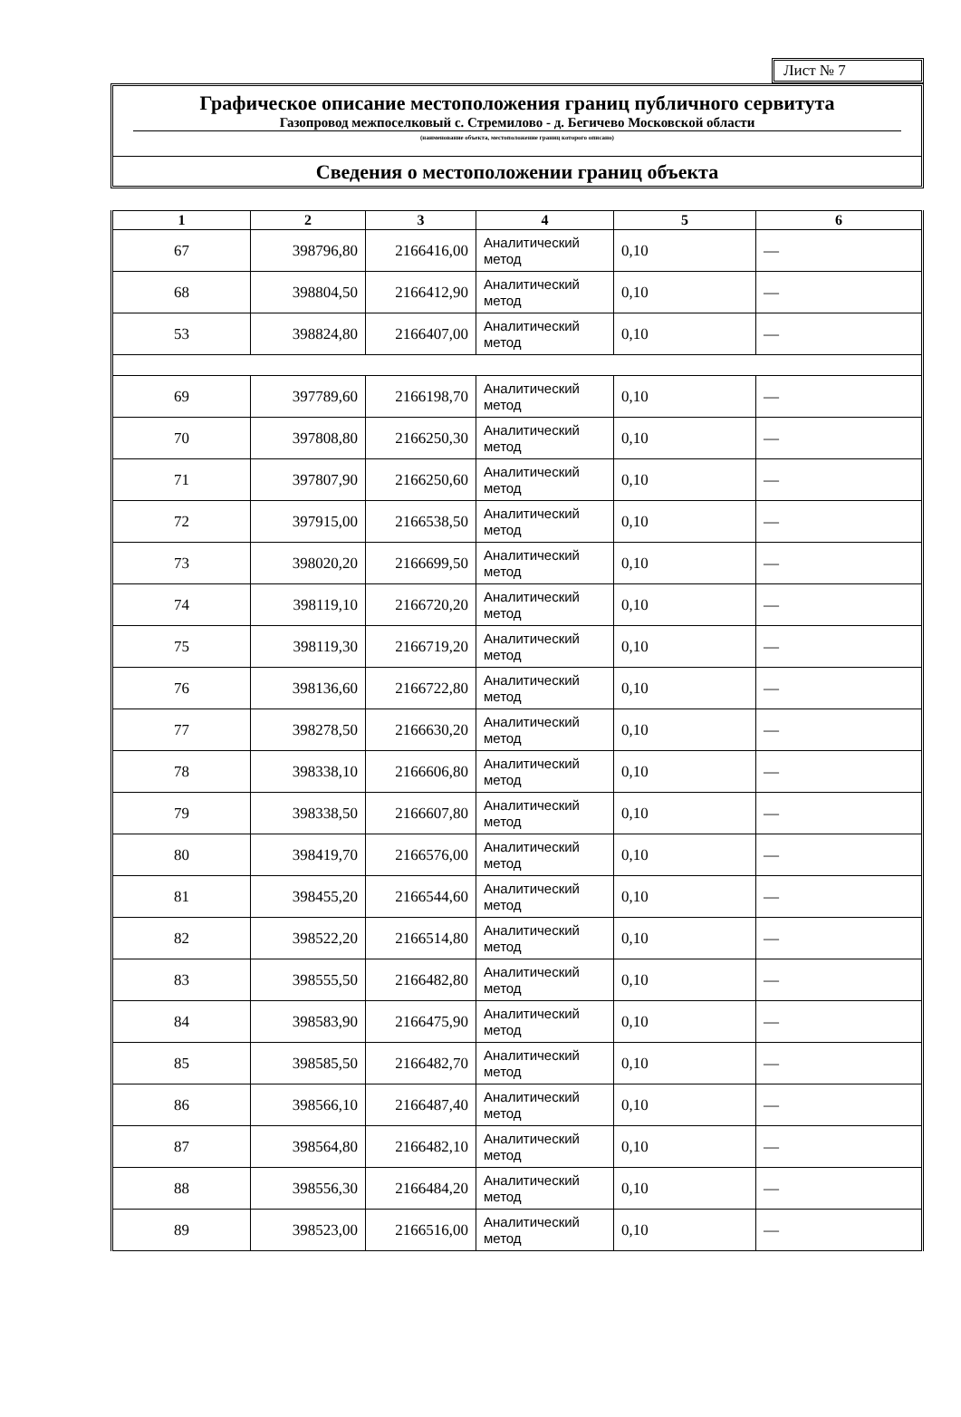Лист № 7
Графическое описание местоположения границ публичного сервитута
Газопровод межпоселковый с. Стремилово - д. Бегичево Московской области
(наименование объекта, местоположение границ которого описано)
Сведения о местоположении границ объекта
| 1 | 2 | 3 | 4 | 5 | 6 |
| --- | --- | --- | --- | --- | --- |
| 67 | 398796,80 | 2166416,00 | Аналитический метод | 0,10 | — |
| 68 | 398804,50 | 2166412,90 | Аналитический метод | 0,10 | — |
| 53 | 398824,80 | 2166407,00 | Аналитический метод | 0,10 | — |
| 69 | 397789,60 | 2166198,70 | Аналитический метод | 0,10 | — |
| 70 | 397808,80 | 2166250,30 | Аналитический метод | 0,10 | — |
| 71 | 397807,90 | 2166250,60 | Аналитический метод | 0,10 | — |
| 72 | 397915,00 | 2166538,50 | Аналитический метод | 0,10 | — |
| 73 | 398020,20 | 2166699,50 | Аналитический метод | 0,10 | — |
| 74 | 398119,10 | 2166720,20 | Аналитический метод | 0,10 | — |
| 75 | 398119,30 | 2166719,20 | Аналитический метод | 0,10 | — |
| 76 | 398136,60 | 2166722,80 | Аналитический метод | 0,10 | — |
| 77 | 398278,50 | 2166630,20 | Аналитический метод | 0,10 | — |
| 78 | 398338,10 | 2166606,80 | Аналитический метод | 0,10 | — |
| 79 | 398338,50 | 2166607,80 | Аналитический метод | 0,10 | — |
| 80 | 398419,70 | 2166576,00 | Аналитический метод | 0,10 | — |
| 81 | 398455,20 | 2166544,60 | Аналитический метод | 0,10 | — |
| 82 | 398522,20 | 2166514,80 | Аналитический метод | 0,10 | — |
| 83 | 398555,50 | 2166482,80 | Аналитический метод | 0,10 | — |
| 84 | 398583,90 | 2166475,90 | Аналитический метод | 0,10 | — |
| 85 | 398585,50 | 2166482,70 | Аналитический метод | 0,10 | — |
| 86 | 398566,10 | 2166487,40 | Аналитический метод | 0,10 | — |
| 87 | 398564,80 | 2166482,10 | Аналитический метод | 0,10 | — |
| 88 | 398556,30 | 2166484,20 | Аналитический метод | 0,10 | — |
| 89 | 398523,00 | 2166516,00 | Аналитический метод | 0,10 | — |